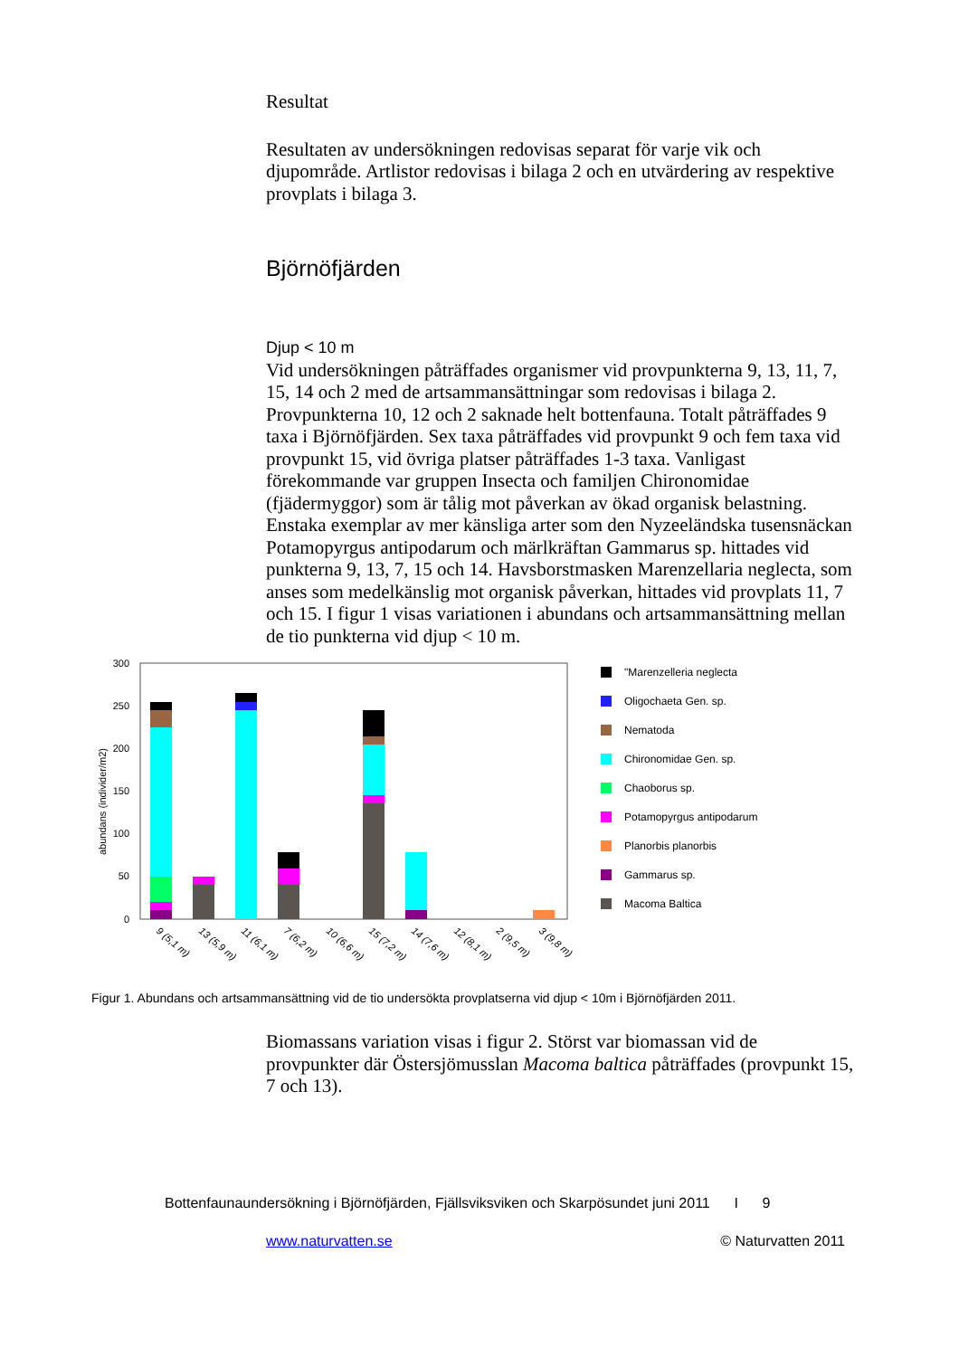Resultat
Resultaten av undersökningen redovisas separat för varje vik och djupområde. Artlistor redovisas i bilaga 2 och en utvärdering av respektive provplats i bilaga 3.
Björnöfjärden
Djup < 10 m
Vid undersökningen påträffades organismer vid provpunkterna 9, 13, 11, 7, 15, 14 och 2 med de artsammansättningar som redovisas i bilaga 2. Provpunkterna 10, 12 och 2 saknade helt bottenfauna. Totalt påträffades 9 taxa i Björnöfjärden. Sex taxa påträffades vid provpunkt 9 och fem taxa vid provpunkt 15, vid övriga platser påträffades 1-3 taxa. Vanligast förekommande var gruppen Insecta och familjen Chironomidae (fjädermyggor) som är tålig mot påverkan av ökad organisk belastning. Enstaka exemplar av mer känsliga arter som den Nyzeeländska tusensnäckan Potamopyrgus antipodarum och märlkräftan Gammarus sp. hittades vid punkterna 9, 13, 7, 15 och 14. Havsborstmasken Marenzellaria neglecta, som anses som medelkänslig mot organisk påverkan, hittades vid provplats 11, 7 och 15. I figur 1 visas variationen i abundans och artsammansättning mellan de tio punkterna vid djup < 10 m.
300
250
200
150
100
50
0
abundans (individer/m2)
9 (5,1 m)
13 (5,9 m)
11 (6,1 m)
7 (6,2 m)
10 (6,6 m)
15 (7,2 m)
14 (7,6 m)
12 (8,1 m)
2 (9,5 m)
3 (9,8 m)
"Marenzelleria neglecta
Oligochaeta Gen. sp.
Nematoda
Chironomidae Gen. sp.
Chaoborus sp.
Potamopyrgus antipodarum
Planorbis planorbis
Gammarus sp.
Macoma Baltica
Figur 1. Abundans och artsammansättning vid de tio undersökta provplatserna vid djup < 10m i Björnöfjärden 2011.
Biomassans variation visas i figur 2. Störst var biomassan vid de provpunkter där Östersjömusslan Macoma baltica påträffades (provpunkt 15, 7 och 13).
Bottenfaunaundersökning i Björnöfjärden, Fjällsviksviken och Skarpösundet juni 2011 I 9
www.naturvatten.se © Naturvatten 2011